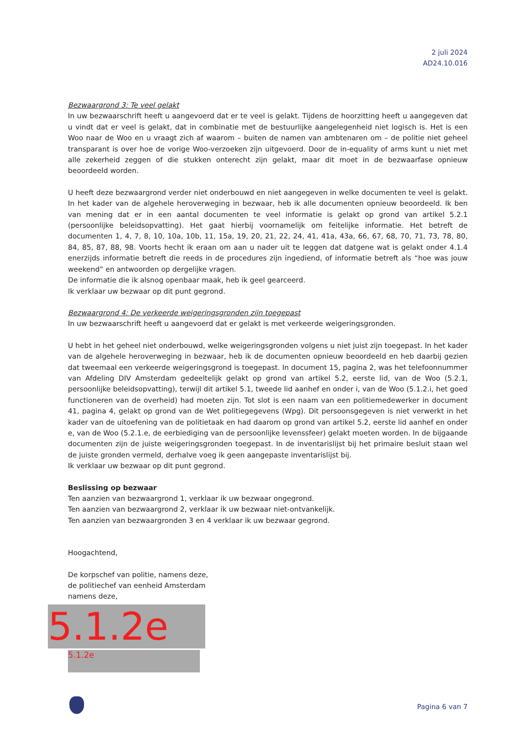2 juli 2024
AD24.10.016
Bezwaargrond 3: Te veel gelakt
In uw bezwaarschrift heeft u aangevoerd dat er te veel is gelakt. Tijdens de hoorzitting heeft u aangegeven dat u vindt dat er veel is gelakt, dat in combinatie met de bestuurlijke aangelegenheid niet logisch is. Het is een Woo naar de Woo en u vraagt zich af waarom – buiten de namen van ambtenaren om – de politie niet geheel transparant is over hoe de vorige Woo-verzoeken zijn uitgevoerd. Door de in-equality of arms kunt u niet met alle zekerheid zeggen of die stukken onterecht zijn gelakt, maar dit moet in de bezwaarfase opnieuw beoordeeld worden.
U heeft deze bezwaargrond verder niet onderbouwd en niet aangegeven in welke documenten te veel is gelakt. In het kader van de algehele heroverweging in bezwaar, heb ik alle documenten opnieuw beoordeeld. Ik ben van mening dat er in een aantal documenten te veel informatie is gelakt op grond van artikel 5.2.1 (persoonlijke beleidsopvatting). Het gaat hierbij voornamelijk om feitelijke informatie. Het betreft de documenten 1, 4, 7, 8, 10, 10a, 10b, 11, 15a, 19, 20, 21, 22, 24, 41, 41a, 43a, 66, 67, 68, 70, 71, 73, 78, 80, 84, 85, 87, 88, 98. Voorts hecht ik eraan om aan u nader uit te leggen dat datgene wat is gelakt onder 4.1.4 enerzijds informatie betreft die reeds in de procedures zijn ingediend, of informatie betreft als “hoe was jouw weekend” en antwoorden op dergelijke vragen.
De informatie die ik alsnog openbaar maak, heb ik geel gearceerd.
Ik verklaar uw bezwaar op dit punt gegrond.
Bezwaargrond 4: De verkeerde weigeringsgronden zijn toegepast
In uw bezwaarschrift heeft u aangevoerd dat er gelakt is met verkeerde weigeringsgronden.
U hebt in het geheel niet onderbouwd, welke weigeringsgronden volgens u niet juist zijn toegepast. In het kader van de algehele heroverweging in bezwaar, heb ik de documenten opnieuw beoordeeld en heb daarbij gezien dat tweemaal een verkeerde weigeringsgrond is toegepast. In document 15, pagina 2, was het telefoonnummer van Afdeling DIV Amsterdam gedeeltelijk gelakt op grond van artikel 5.2, eerste lid, van de Woo (5.2.1, persoonlijke beleidsopvatting), terwijl dit artikel 5.1, tweede lid aanhef en onder i, van de Woo (5.1.2.i, het goed functioneren van de overheid) had moeten zijn. Tot slot is een naam van een politiemedewerker in document 41, pagina 4, gelakt op grond van de Wet politiegegevens (Wpg). Dit persoonsgegeven is niet verwerkt in het kader van de uitoefening van de politietaak en had daarom op grond van artikel 5.2, eerste lid aanhef en onder e, van de Woo (5.2.1.e, de eerbiediging van de persoonlijke levenssfeer) gelakt moeten worden. In de bijgaande documenten zijn de juiste weigeringsgronden toegepast. In de inventarislijst bij het primaire besluit staan wel de juiste gronden vermeld, derhalve voeg ik geen aangepaste inventarislijst bij.
Ik verklaar uw bezwaar op dit punt gegrond.
Beslissing op bezwaar
Ten aanzien van bezwaargrond 1, verklaar ik uw bezwaar ongegrond.
Ten aanzien van bezwaargrond 2, verklaar ik uw bezwaar niet-ontvankelijk.
Ten aanzien van bezwaargronden 3 en 4 verklaar ik uw bezwaar gegrond.
Hoogachtend,
De korpschef van politie, namens deze,
de politiechef van eenheid Amsterdam
namens deze,
5.1.2e
5.1.2e
Pagina 6 van 7